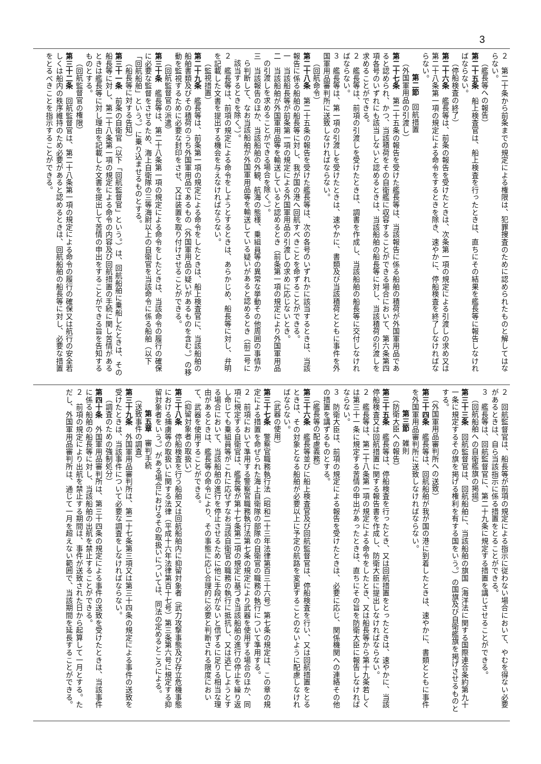3
２　第二十条から前条までの規定による権限は、犯罪捜査のために認められたものと解してはならない。
（艦長等への報告）
第二十五条　船上検査官は、船上検査を行ったときは、直ちにその結果を艦長等に報告しなければならない。
（停船検査の終了）
第二十六条　艦長等は、前条の報告を受けたときは、次条第一項の規定による引渡しの求め又は第二十八条第一項の規定による命令をするときを除き、速やかに、停船検査を終了しなければならない。
第二節　回航措置
（外国軍用品の引渡し）
第二十七条　第二十五条の報告を受けた艦長等は、当該報告に係る船舶の積荷が外国軍用品であると認められ、かつ、当該積荷をその自衛艦に収容することができる場合において、第六条第四項各号のいずれにも該当しないと認めるときは、当該船舶の船長等に対し、当該積荷の引渡しを求めることができる。
２　艦長等は、前項の引渡しを受けたときは、調書を作成し、当該船舶の船長等に交付しなければならない。
３　艦長等は、第一項の引渡しを受けたときは、速やかに、書類及び当該積荷とともに事件を外国軍用品審判所に送致しなければならない。
（回航命令）
第二十八条　第二十五条の報告を受けた艦長等は、次の各号のいずれかに該当するときは、当該報告に係る船舶の船長等に対し、我が国の港へ回航すべきことを命ずることができる。
一　当該船長等が前条第一項の規定による外国軍用品の引渡しの求めに応じないとき。
二　当該船舶が外国軍用品等を輸送していると認めるとき（前条第一項の規定により外国軍用品の引渡しを求めることができる場合を除く。）。
三　当該報告のほか、当該船舶の外観、航海の態様、乗組員等の異常な挙動その他周囲の事情から判断して、なお当該船舶が外国軍用品等を輸送している疑いがあると認めるとき（前二号に該当するときを除く。）。
２　艦長等は、前項の規定による命令をしようとするときは、あらかじめ、船長等に対し、弁明を記載した文書を提出する機会を与えなければならない。
（監視措置）
第二十九条　艦長等は、前条第一項の規定による命令をしたときは、船上検査官に、当該船舶の船舶書類及びその積荷のうち外国軍用品であるもの（外国軍用品の疑いがあるものを含む。）の移動を監視するために必要な封印をさせ、又は装置を取り付けさせることができる。
（回航監督官の派遣）
第三十条　艦長等は、第二十八条第一項の規定による命令をしたときは、当該命令の履行の確保に必要な監督をさせるため、海上自衛隊の三等海尉以上の自衛官を当該命令に係る船舶（以下「回航船舶」という。）に乗り込ませるものとする。
（船長等に対する告知）
第三十一条　前条の自衛官（以下「回航監督官」という。）は、回航船舶に乗船したときは、その船長等に対し、第二十八条第一項の規定による命令の内容及び回航措置の手続に関し苦情があるときは艦長等に対し理由を記載した文書を提出して苦情の申出をすることができる旨を告知するものとする。
（回航監督官の権限）
第三十二条　回航監督官は、第二十八条第一項の規定による命令の履行の確保又は航行の安全若しくは船内の秩序維持のため必要があると認めるときは、回航船舶の船長等に対し、必要な措置をとるべきことを指示することができる。
２　回航監督官は、船長等が前項の規定による指示に従わない場合において、やむを得ない必要があるときは、自ら当該指示に係る措置をとることができる。
３　艦長等は、回航監督官に、第二十九条に規定する措置を講じさせることができる。
（回航船舶への自衛艦旗の掲揚）
第三十三条　回航監督官は、回航船舶に、当該船舶の旗国（海洋法に関する国際連合条約第九十一条に規定するその旗を掲げる権利を有する国をいう。）の国旗及び自衛艦旗を掲げさせるものとする。
（外国軍用品審判所への送致）
第三十四条　艦長等は、回航船舶が我が国の港に到着したときは、速やかに、書類とともに事件を外国軍用品審判所に送致しなければならない。
第三節　雑則
（防衛大臣への報告）
第三十五条　艦長等は、停船検査を行ったとき、又は回航措置をとったときは、速やかに、当該停船検査又は回航措置に関する報告書を作成し、防衛大臣に提出しなければならない。
２　艦長等は、第二十八条第一項の規定による命令をしたとき、又は船長等から第十九条若しくは第三十一条に規定する苦情の申出があったときは、直ちにその旨を防衛大臣に報告しなければならない。
３　防衛大臣は、前項の規定による報告を受けたときは、必要に応じ、関係機関への連絡その他の措置を講ずるものとする。
（艦長等の配慮義務）
第三十六条　艦長等並びに船上検査官及び回航監督官は、停船検査を行い、又は回航措置をとるときは、その対象となる船舶が必要以上に予定の航路を変更することのないように配慮しなければならない。
（武器の使用）
第三十七条　警察官職務執行法（昭和二十三年法律第百三十六号）第七条の規定は、この章の規定による措置を命ぜられた海上自衛隊の部隊の自衛官の職務の執行について準用する。
２　前項において準用する警察官職務執行法第七条の規定により武器を使用する場合のほか、同項に規定する自衛官は、艦長等が第十七条第二項の規定に基づき当該船舶の進行の停止を繰り返し命じても乗組員等がこれに応ぜずなお当該自衛官の職務の執行に抵抗し、又は逃亡しようとする場合において、当該船舶の進行を停止させるために他に手段がないと信ずるに足りる相当な理由があるときは、艦長等の命令により、その事態に応じ合理的に必要と判断される限度において、武器を使用することができる。
（抑留対象者の取扱い）
第三十八条　停船検査を行う船舶又は回航船舶内に抑留対象者（武力攻撃事態及び存立危機事態における捕虜等の取扱いに関する法律（平成十六年法律第百十七号）第三条第六号に規定する抑留対象者をいう。）がある場合におけるその取扱いについては、同法の定めるところによる。
第五章　審判手続
（送致事件の調査）
第三十九条　外国軍用品審判所は、第二十七条第三項又は第三十四条の規定による事件の送致を受けたときは、当該事件について必要な調査をしなければならない。
（調査のための強制処分）
第四十条　外国軍用品審判所は、第三十四条の規定による事件の送致を受けたときは、当該事件に係る船舶の船長等に対し、当該船舶の出航を禁止することができる。
２　前項の規定により出航を禁止する期間は、事件が送致された日から起算して一月とする。ただし、外国軍用品審判所は、通じて一月を超えない範囲で、当該期間を延長することができる。